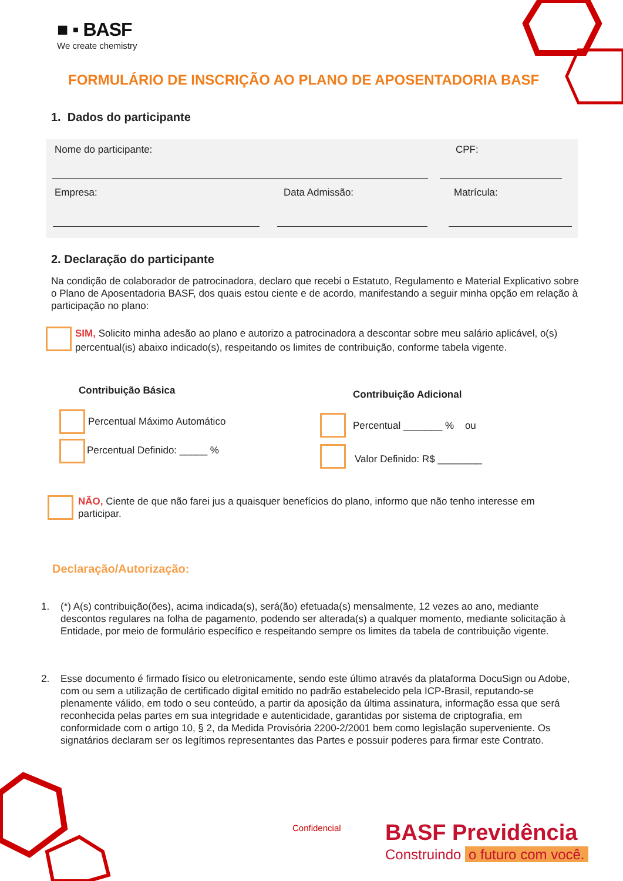■ ▪ BASF
We create chemistry
FORMULÁRIO DE INSCRIÇÃO AO PLANO DE APOSENTADORIA BASF
1. Dados do participante
Nome do participante: CPF:
Empresa: Data Admissão: Matrícula:
2. Declaração do participante
Na condição de colaborador de patrocinadora, declaro que recebi o Estatuto, Regulamento e Material Explicativo sobre o Plano de Aposentadoria BASF, dos quais estou ciente e de acordo, manifestando a seguir minha opção em relação à participação no plano:
SIM, Solicito minha adesão ao plano e autorizo a patrocinadora a descontar sobre meu salário aplicável, o(s) percentual(is) abaixo indicado(s), respeitando os limites de contribuição, conforme tabela vigente.
Contribuição Básica Contribuição Adicional
Percentual Máximo Automático
Percentual Definido: _____ %
Percentual _______ % ou
Valor Definido: R$ ________
NÃO, Ciente de que não farei jus a quaisquer benefícios do plano, informo que não tenho interesse em participar.
Declaração/Autorização:
1. (*) A(s) contribuição(ões), acima indicada(s), será(ão) efetuada(s) mensalmente, 12 vezes ao ano, mediante descontos regulares na folha de pagamento, podendo ser alterada(s) a qualquer momento, mediante solicitação à Entidade, por meio de formulário específico e respeitando sempre os limites da tabela de contribuição vigente.
2. Esse documento é firmado físico ou eletronicamente, sendo este último através da plataforma DocuSign ou Adobe, com ou sem a utilização de certificado digital emitido no padrão estabelecido pela ICP-Brasil, reputando-se plenamente válido, em todo o seu conteúdo, a partir da aposição da última assinatura, informação essa que será reconhecida pelas partes em sua integridade e autenticidade, garantidas por sistema de criptografia, em conformidade com o artigo 10, § 2, da Medida Provisória 2200-2/2001 bem como legislação superveniente. Os signatários declaram ser os legítimos representantes das Partes e possuir poderes para firmar este Contrato.
Confidencial BASF Previdência
Construindo o futuro com você.